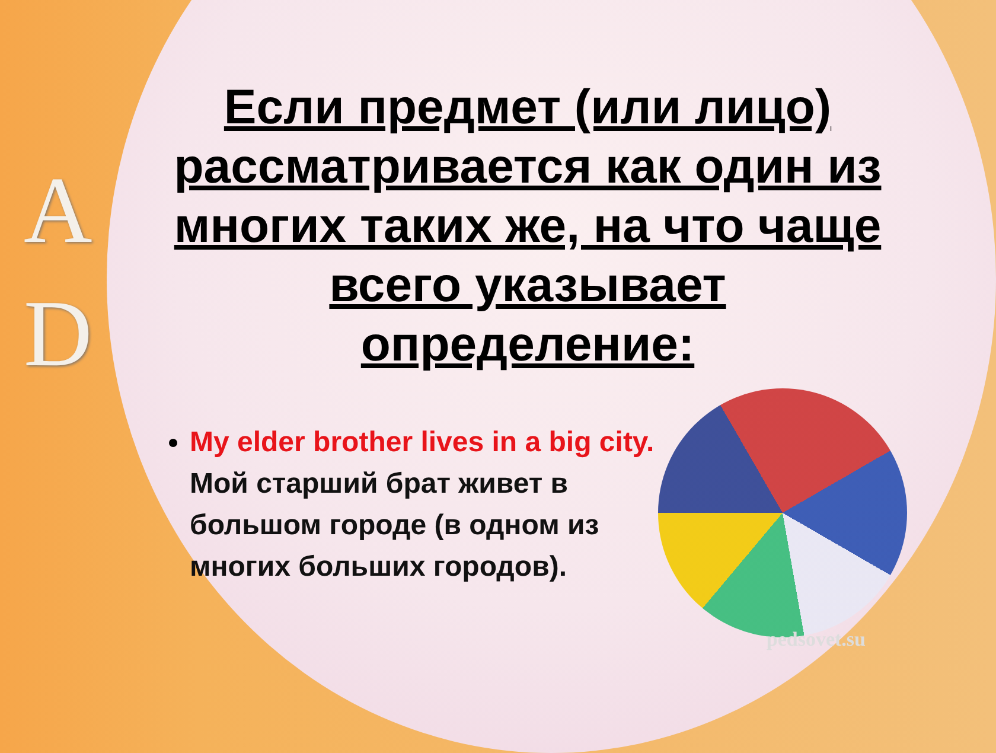A
D
Если предмет (или лицо) рассматривается как один из многих таких же, на что чаще всего указывает определение:
My elder brother lives in a big city.
Мой старший брат живет в
большом городе (в одном из
многих больших городов).
pedsovet.su